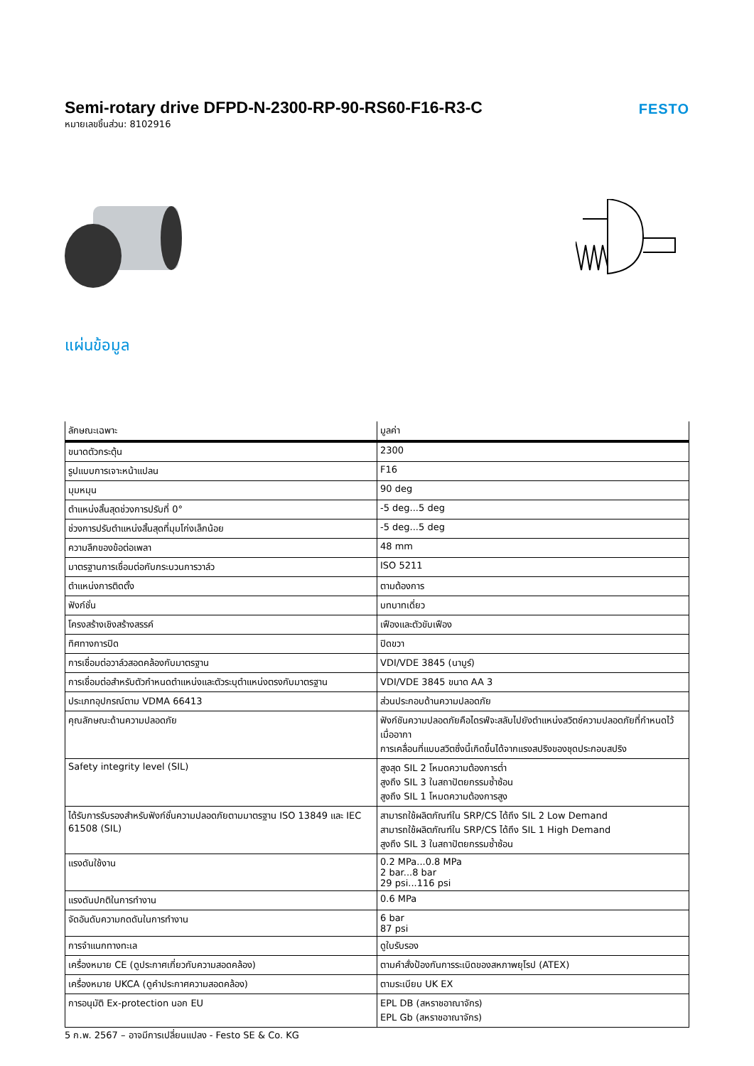Semi-rotary drive DFPD-N-2300-RP-90-RS60-F16-R3-C
หมายเลขชิ้นส่วน: 8102916
FESTO
แผ่นข้อมูล
| ลักษณะเฉพาะ | มูลค่า |
| --- | --- |
| ขนาดตัวกระตุ้น | 2300 |
| รูปแบบการเจาะหน้าแปลน | F16 |
| มุมหมุน | 90 deg |
| ตำแหน่งสิ้นสุดช่วงการปรับที่ 0° | -5 deg...5 deg |
| ช่วงการปรับตำแหน่งสิ้นสุดที่มุมโก่งเล็กน้อย | -5 deg...5 deg |
| ความลึกของข้อต่อเพลา | 48 mm |
| มาตรฐานการเชื่อมต่อกับกระบวนการวาล์ว | ISO 5211 |
| ตำแหน่งการติดตั้ง | ตามต้องการ |
| ฟังก์ชั่น | บทบาทเดี่ยว |
| โครงสร้างเชิงสร้างสรรค์ | เฟืองและตัวขับเฟือง |
| ทิศทางการปิด | ปิดขวา |
| การเชื่อมต่อวาล์วสอดคล้องกับมาตรฐาน | VDI/VDE 3845 (นามูร์) |
| การเชื่อมต่อสำหรับตัวกำหนดตำแหน่งและตัวระบุตำแหน่งตรงกับมาตรฐาน | VDI/VDE 3845 ขนาด AA 3 |
| ประเภทอุปกรณ์ตาม VDMA 66413 | ส่วนประกอบด้านความปลอดภัย |
| คุณลักษณะด้านความปลอดภัย | ฟังก์ชันความปลอดภัยคือไดรฟ์จะสลับไปยังตำแหน่งสวิตช์ความปลอดภัยที่กำหนดไว้เมื่ออากา การเคลื่อนที่แบบสวิตซึ่งนี้เกิดขึ้นได้จากแรงสปริงของชุดประกอบสปริง |
| Safety integrity level (SIL) | สูงสุด SIL 2 โหมดความต้องการต่ำ สูงถึง SIL 3 ในสถาปัตยกรรมซ้ำซ้อน สูงถึง SIL 1 โหมดความต้องการสูง |
| ได้รับการรับรองสำหรับฟังก์ชั่นความปลอดภัยตามมาตรฐาน ISO 13849 และ IEC 61508 (SIL) | สามารถใช้ผลิตภัณฑ์ใน SRP/CS ได้ถึง SIL 2 Low Demand สามารถใช้ผลิตภัณฑ์ใน SRP/CS ได้ถึง SIL 1 High Demand สูงถึง SIL 3 ในสถาปัตยกรรมซ้ำซ้อน |
| แรงดันใช้งาน | 0.2 MPa...0.8 MPa 2 bar...8 bar 29 psi...116 psi |
| แรงดันปกติในการทำงาน | 0.6 MPa |
| จัดอันดับความกดดันในการทำงาน | 6 bar 87 psi |
| การจำแนกทางทะเล | ดูใบรับรอง |
| เครื่องหมาย CE (ดูประกาศเกี่ยวกับความสอดคล้อง) | ตามคำสั่งป้องกันการระเบิดของสหภาพยุโรป (ATEX) |
| เครื่องหมาย UKCA (ดูคำประกาศความสอดคล้อง) | ตามระเบียบ UK EX |
| การอนุมัติ Ex-protection นอก EU | EPL DB (สหราชอาณาจักร) EPL Gb (สหราชอาณาจักร) |
5 ก.พ. 2567 – อาจมีการเปลี่ยนแปลง - Festo SE & Co. KG